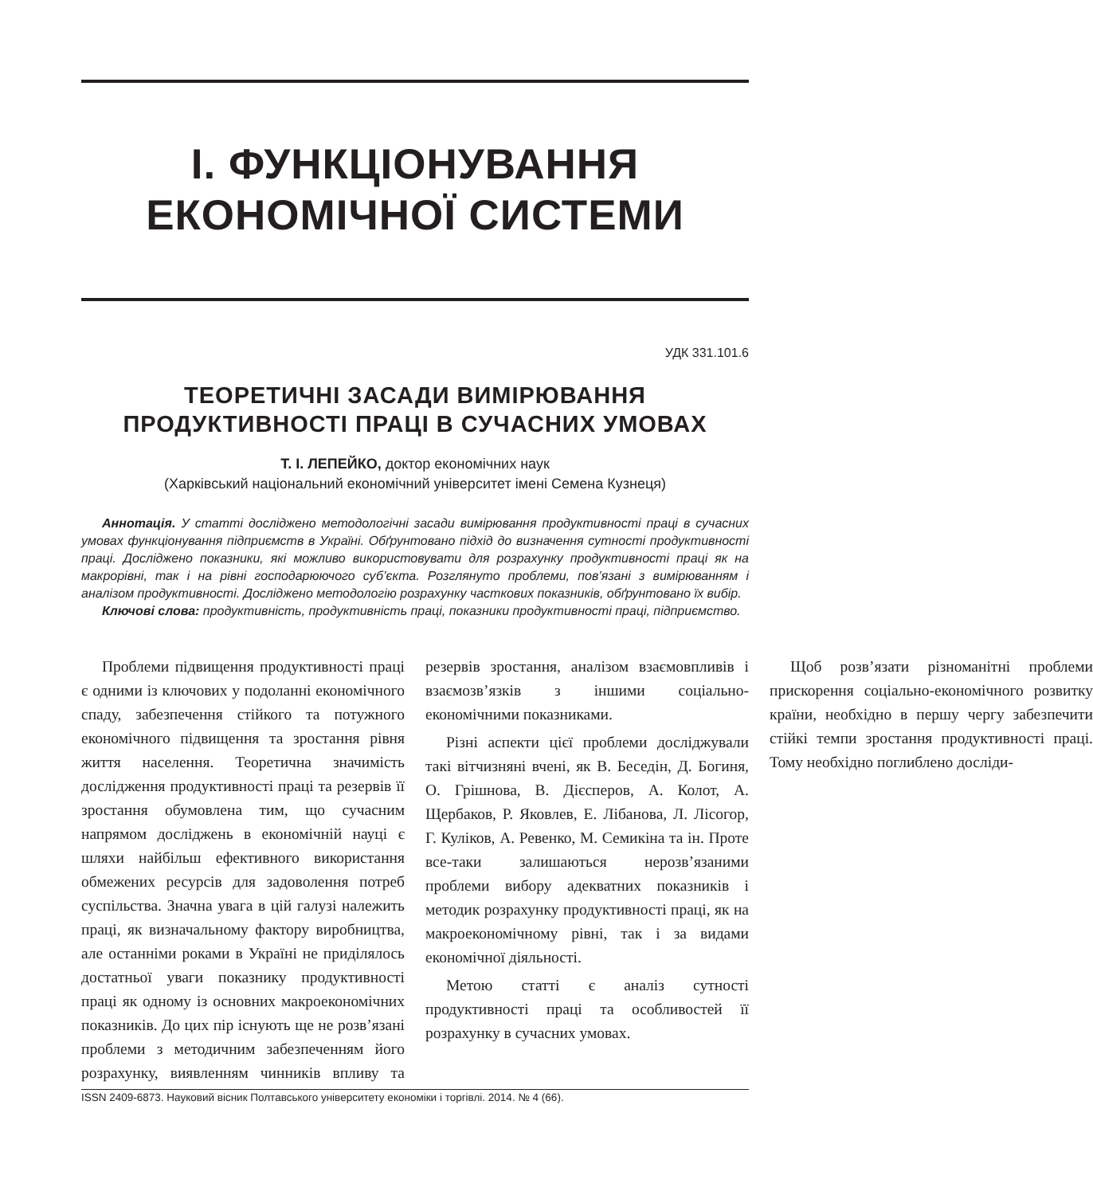І. ФУНКЦІОНУВАННЯ
ЕКОНОМІЧНОЇ СИСТЕМИ
УДК 331.101.6
ТЕОРЕТИЧНІ ЗАСАДИ ВИМІРЮВАННЯ
ПРОДУКТИВНОСТІ ПРАЦІ В СУЧАСНИХ УМОВАХ
Т. І. ЛЕПЕЙКО, доктор економічних наук
(Харківський національний економічний університет імені Семена Кузнеця)
Аннотація. У статті досліджено методологічні засади вимірювання продуктивності праці в сучасних умовах функціонування підприємств в Україні. Обґрунтовано підхід до визначення сутності продуктивності праці. Досліджено показники, які можливо використовувати для розрахунку продуктивності праці як на макрорівні, так і на рівні господарюючого суб’єкта. Розглянуто проблеми, пов’язані з вимірюванням і аналізом продуктивності. Досліджено методологію розрахунку часткових показників, обґрунтовано їх вибір.
Ключові слова: продуктивність, продуктивність праці, показники продуктивності праці, підприємство.
Проблеми підвищення продуктивності праці є одними із ключових у подоланні економічного спаду, забезпечення стійкого та потужного економічного підвищення та зростання рівня життя населення. Теоретична значимість дослідження продуктивності праці та резервів її зростання обумовлена тим, що сучасним напрямом досліджень в економічній науці є шляхи найбільш ефективного використання обмежених ресурсів для задоволення потреб суспільства. Значна увага в цій галузі належить праці, як визначальному фактору виробництва, але останніми роками в Україні не приділялось достатньої уваги показнику продуктивності праці як одному із основних макроекономічних показників. До цих пір існують ще не розв’язані проблеми з методичним забезпеченням його розрахунку, виявленням чинників впливу та резервів зростання, аналізом взаємовпливів і взаємозв’язків з іншими соціально-економічними показниками.
Різні аспекти цієї проблеми досліджували такі вітчизняні вчені, як В. Беседін, Д. Богиня, О. Грішнова, В. Дієсперов, А. Колот, А. Щербаков, Р. Яковлев, Е. Лібанова, Л. Лісогор, Г. Куліков, А. Ревенко, М. Семикіна та ін. Проте все-таки залишаються нерозв’язаними проблеми вибору адекватних показників і методик розрахунку продуктивності праці, як на макроекономічному рівні, так і за видами економічної діяльності.
Метою статті є аналіз сутності продуктивності праці та особливостей її розрахунку в сучасних умовах.
Щоб розв’язати різноманітні проблеми прискорення соціально-економічного розвитку країни, необхідно в першу чергу забезпечити стійкі темпи зростання продуктивності праці. Тому необхідно поглиблено досліди-
ISSN 2409-6873. Науковий вісник Полтавського університету економіки і торгівлі. 2014. № 4 (66).